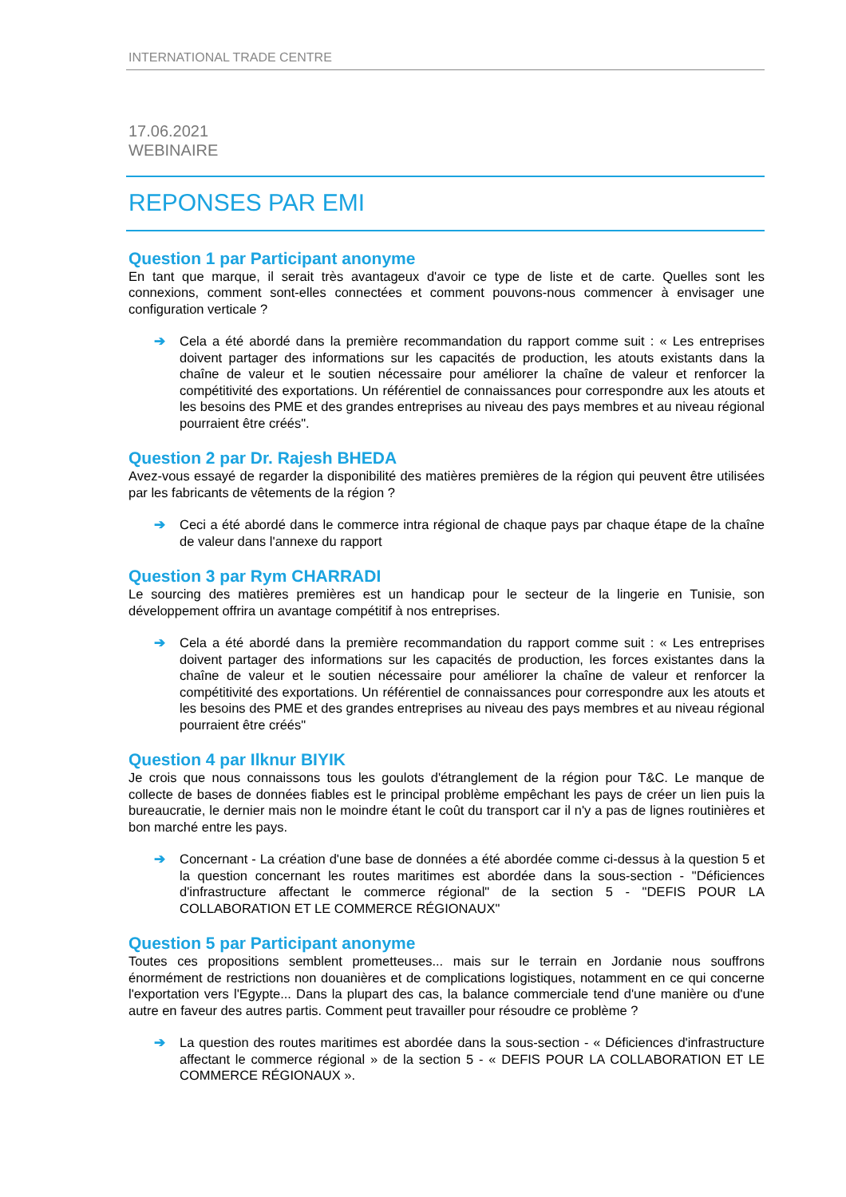INTERNATIONAL TRADE CENTRE
17.06.2021
WEBINAIRE
REPONSES PAR EMI
Question 1 par Participant anonyme
En tant que marque, il serait très avantageux d'avoir ce type de liste et de carte. Quelles sont les connexions, comment sont-elles connectées et comment pouvons-nous commencer à envisager une configuration verticale ?
➔ Cela a été abordé dans la première recommandation du rapport comme suit : « Les entreprises doivent partager des informations sur les capacités de production, les atouts existants dans la chaîne de valeur et le soutien nécessaire pour améliorer la chaîne de valeur et renforcer la compétitivité des exportations. Un référentiel de connaissances pour correspondre aux les atouts et les besoins des PME et des grandes entreprises au niveau des pays membres et au niveau régional pourraient être créés".
Question 2 par Dr. Rajesh BHEDA
Avez-vous essayé de regarder la disponibilité des matières premières de la région qui peuvent être utilisées par les fabricants de vêtements de la région ?
➔ Ceci a été abordé dans le commerce intra régional de chaque pays par chaque étape de la chaîne de valeur dans l'annexe du rapport
Question 3 par Rym CHARRADI
Le sourcing des matières premières est un handicap pour le secteur de la lingerie en Tunisie, son développement offrira un avantage compétitif à nos entreprises.
➔ Cela a été abordé dans la première recommandation du rapport comme suit : « Les entreprises doivent partager des informations sur les capacités de production, les forces existantes dans la chaîne de valeur et le soutien nécessaire pour améliorer la chaîne de valeur et renforcer la compétitivité des exportations. Un référentiel de connaissances pour correspondre aux les atouts et les besoins des PME et des grandes entreprises au niveau des pays membres et au niveau régional pourraient être créés"
Question 4 par Ilknur BIYIK
Je crois que nous connaissons tous les goulots d'étranglement de la région pour T&C. Le manque de collecte de bases de données fiables est le principal problème empêchant les pays de créer un lien puis la bureaucratie, le dernier mais non le moindre étant le coût du transport car il n'y a pas de lignes routinières et bon marché entre les pays.
➔ Concernant - La création d'une base de données a été abordée comme ci-dessus à la question 5 et la question concernant les routes maritimes est abordée dans la sous-section - "Déficiences d'infrastructure affectant le commerce régional" de la section 5 - "DEFIS POUR LA COLLABORATION ET LE COMMERCE RÉGIONAUX"
Question 5 par Participant anonyme
Toutes ces propositions semblent prometteuses... mais sur le terrain en Jordanie nous souffrons énormément de restrictions non douanières et de complications logistiques, notamment en ce qui concerne l'exportation vers l'Egypte... Dans la plupart des cas, la balance commerciale tend d'une manière ou d'une autre en faveur des autres partis. Comment peut travailler pour résoudre ce problème ?
➔ La question des routes maritimes est abordée dans la sous-section - « Déficiences d'infrastructure affectant le commerce régional » de la section 5 - « DEFIS POUR LA COLLABORATION ET LE COMMERCE RÉGIONAUX ».